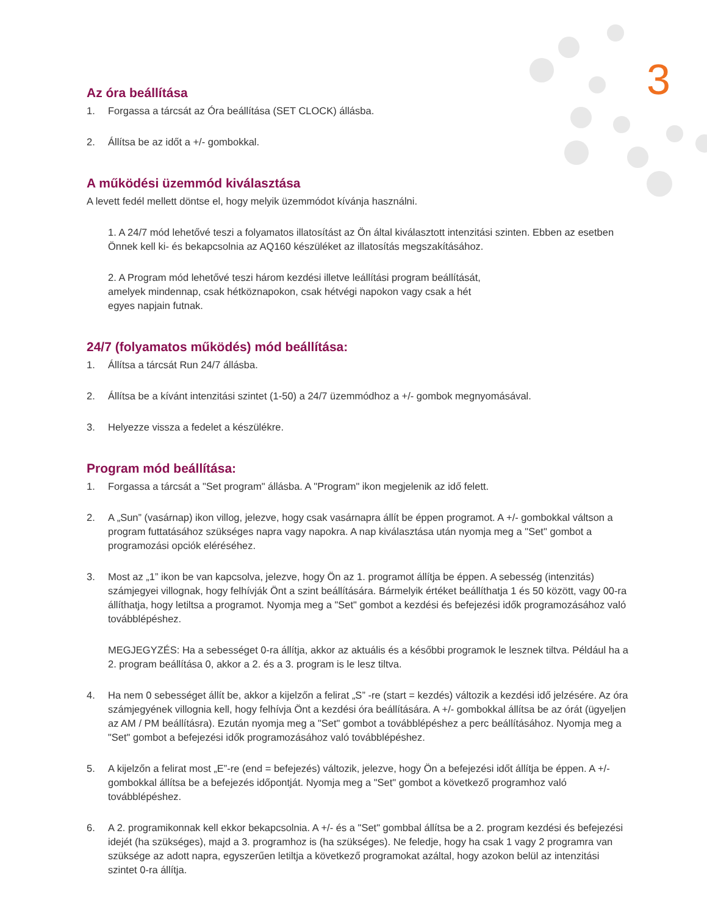3
Az óra beállítása
1. Forgassa a tárcsát az Óra beállítása (SET CLOCK) állásba.
2. Állítsa be az időt a +/- gombokkal.
A működési üzemmód kiválasztása
A levett fedél mellett döntse el, hogy melyik üzemmódot kívánja használni.
1. A 24/7 mód lehetővé teszi a folyamatos illatosítást az Ön által kiválasztott intenzitási szinten. Ebben az esetben Önnek kell ki- és bekapcsolnia az AQ160 készüléket az illatosítás megszakításához.
2. A Program mód lehetővé teszi három kezdési illetve leállítási program beállítását, amelyek mindennap, csak hétköznapokon, csak hétvégi napokon vagy csak a hét egyes napjain futnak.
24/7 (folyamatos működés) mód beállítása:
1. Állítsa a tárcsát Run 24/7 állásba.
2. Állítsa be a kívánt intenzitási szintet (1-50) a 24/7 üzemmódhoz a +/- gombok megnyomásával.
3. Helyezze vissza a fedelet a készülékre.
Program mód beállítása:
1. Forgassa a tárcsát a "Set program" állásba. A "Program" ikon megjelenik az idő felett.
2. A „Sun” (vasárnap) ikon villog, jelezve, hogy csak vasárnapra állít be éppen programot. A +/- gombokkal váltson a program futtatásához szükséges napra vagy napokra. A nap kiválasztása után nyomja meg a "Set" gombot a programozási opciók eléréséhez.
3. Most az „1” ikon be van kapcsolva, jelezve, hogy Ön az 1. programot állítja be éppen. A sebesség (intenzitás) számjegyei villognak, hogy felhívják Önt a szint beállítására. Bármelyik értéket beállíthatja 1 és 50 között, vagy 00-ra állíthatja, hogy letiltsa a programot. Nyomja meg a "Set" gombot a kezdési és befejezési idők programozásához való továbblépéshez.
MEGJEGYZÉS: Ha a sebességet 0-ra állítja, akkor az aktuális és a későbbi programok le lesznek tiltva. Például ha a 2. program beállítása 0, akkor a 2. és a 3. program is le lesz tiltva.
4. Ha nem 0 sebességet állít be, akkor a kijelzőn a felirat „S” -re (start = kezdés) változik a kezdési idő jelzésére. Az óra számjegyének villognia kell, hogy felhívja Önt a kezdési óra beállítására. A +/- gombokkal állítsa be az órát (ügyeljen az AM / PM beállításra). Ezután nyomja meg a "Set" gombot a továbblépéshez a perc beállításához. Nyomja meg a "Set" gombot a befejezési idők programozásához való továbblépéshez.
5. A kijelzőn a felirat most „E”-re (end = befejezés) változik, jelezve, hogy Ön a befejezési időt állítja be éppen. A +/- gombokkal állítsa be a befejezés időpontját. Nyomja meg a "Set" gombot a következő programhoz való továbblépéshez.
6. A 2. programikonnak kell ekkor bekapcsolnia. A +/- és a "Set" gombbal állítsa be a 2. program kezdési és befejezési idejét (ha szükséges), majd a 3. programhoz is (ha szükséges). Ne feledje, hogy ha csak 1 vagy 2 programra van szüksége az adott napra, egyszerűen letiltja a következő programokat azáltal, hogy azokon belül az intenzitási szintet 0-ra állítja.